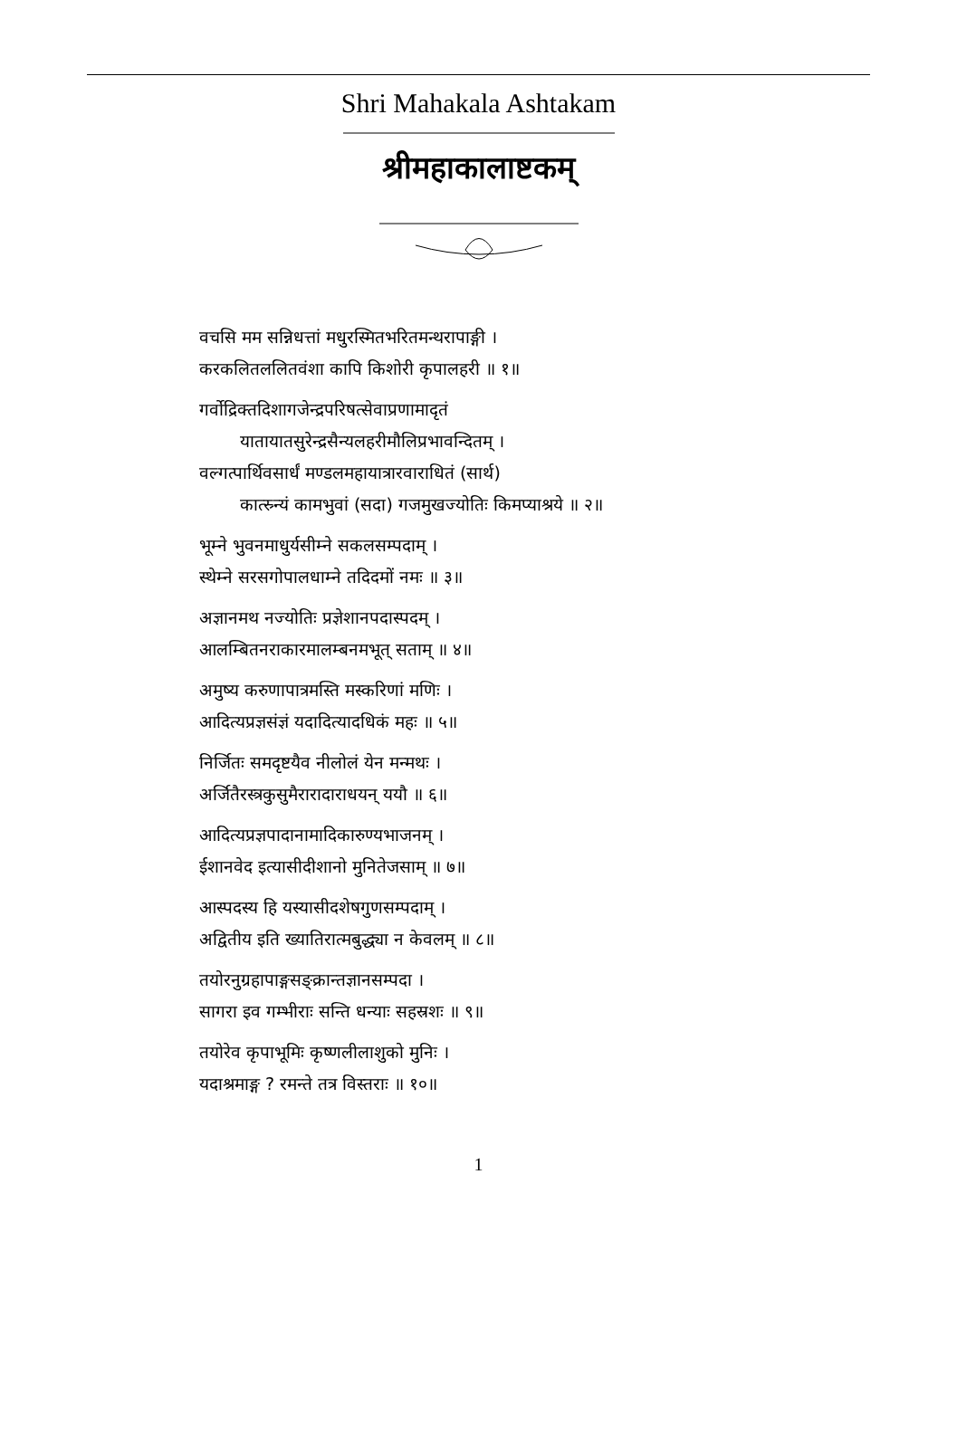Shri Mahakala Ashtakam
श्रीमहाकालाष्टकम्
वचसि मम सन्निधत्तां मधुरस्मितभरितमन्थरापाङ्गी ।
करकलितललितवंशा कापि किशोरी कृपालहरी ॥ १॥
गर्वोद्रिक्तदिशागजेन्द्रपरिषत्सेवाप्रणामादृतं
यातायातसुरेन्द्रसैन्यलहरीमौलिप्रभावन्दितम् ।
वल्गत्पार्थिवसार्धं मण्डलमहायात्रारवाराधितं (सार्थ)
कात्स्र्न्यं कामभुवां (सदा) गजमुखज्योतिः किमप्याश्रये ॥ २॥
भूम्ने भुवनमाधुर्यसीम्ने सकलसम्पदाम् ।
स्थेम्ने सरसगोपालधाम्ने तदिदमों नमः ॥ ३॥
अज्ञानमथ नज्योतिः प्रज्ञेशानपदास्पदम् ।
आलम्बितनराकारमालम्बनमभूत् सताम् ॥ ४॥
अमुष्य करुणापात्रमस्ति मस्करिणां मणिः ।
आदित्यप्रज्ञसंज्ञं यदादित्यादधिकं महः ॥ ५॥
निर्जितः समदृष्टयैव नीलोलं येन मन्मथः ।
अर्जितैरस्त्रकुसुमैरारादाराधयन् ययौ ॥ ६॥
आदित्यप्रज्ञपादानामादिकारुण्यभाजनम् ।
ईशानवेद इत्यासीदीशानो मुनितेजसाम् ॥ ७॥
आस्पदस्य हि यस्यासीदशेषगुणसम्पदाम् ।
अद्वितीय इति ख्यातिरात्मबुद्ध्या न केवलम् ॥ ८॥
तयोरनुग्रहापाङ्गसङ्क्रान्तज्ञानसम्पदा ।
सागरा इव गम्भीराः सन्ति धन्याः सहस्रशः ॥ ९॥
तयोरेव कृपाभूमिः कृष्णलीलाशुको मुनिः ।
यदाश्रमाङ्ग ? रमन्ते तत्र विस्तराः ॥ १०॥
1